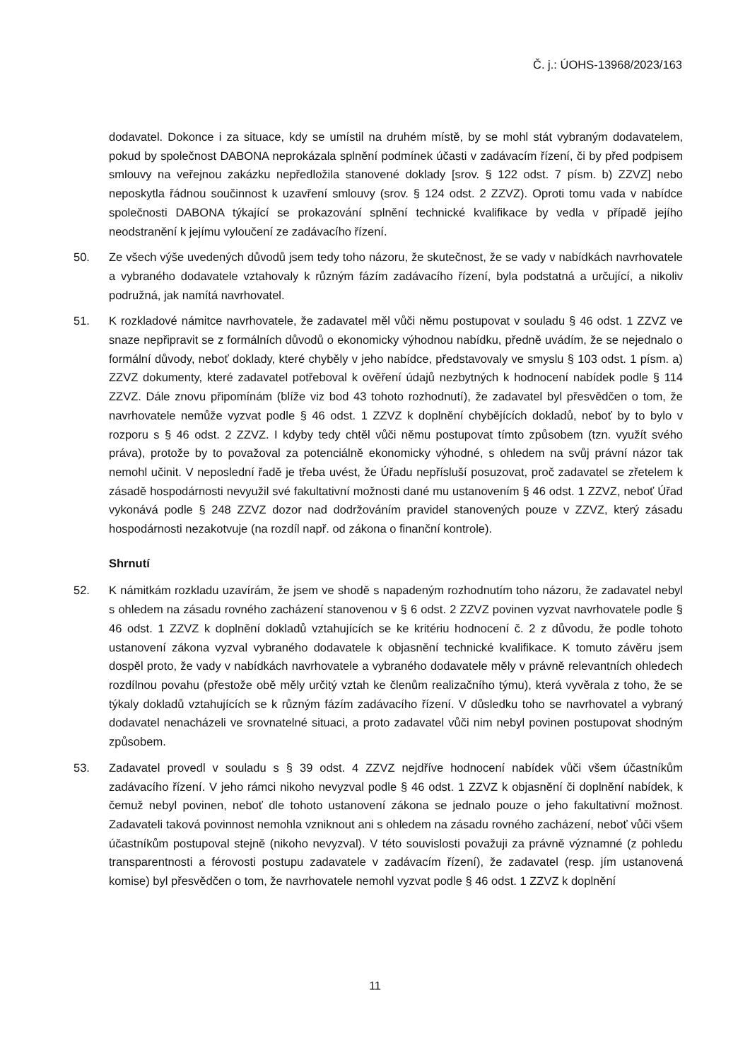Č. j.: ÚOHS-13968/2023/163
dodavatel. Dokonce i za situace, kdy se umístil na druhém místě, by se mohl stát vybraným dodavatelem, pokud by společnost DABONA neprokázala splnění podmínek účasti v zadávacím řízení, či by před podpisem smlouvy na veřejnou zakázku nepředložila stanovené doklady [srov. § 122 odst. 7 písm. b) ZZVZ] nebo neposkytla řádnou součinnost k uzavření smlouvy (srov. § 124 odst. 2 ZZVZ). Oproti tomu vada v nabídce společnosti DABONA týkající se prokazování splnění technické kvalifikace by vedla v případě jejího neodstranění k jejímu vyloučení ze zadávacího řízení.
50. Ze všech výše uvedených důvodů jsem tedy toho názoru, že skutečnost, že se vady v nabídkách navrhovatele a vybraného dodavatele vztahovaly k různým fázím zadávacího řízení, byla podstatná a určující, a nikoliv podružná, jak namítá navrhovatel.
51. K rozkladové námitce navrhovatele, že zadavatel měl vůči němu postupovat v souladu § 46 odst. 1 ZZVZ ve snaze nepřipravit se z formálních důvodů o ekonomicky výhodnou nabídku, předně uvádím, že se nejednalo o formální důvody, neboť doklady, které chyběly v jeho nabídce, představovaly ve smyslu § 103 odst. 1 písm. a) ZZVZ dokumenty, které zadavatel potřeboval k ověření údajů nezbytných k hodnocení nabídek podle § 114 ZZVZ. Dále znovu připomínám (blíže viz bod 43 tohoto rozhodnutí), že zadavatel byl přesvědčen o tom, že navrhovatele nemůže vyzvat podle § 46 odst. 1 ZZVZ k doplnění chybějících dokladů, neboť by to bylo v rozporu s § 46 odst. 2 ZZVZ. I kdyby tedy chtěl vůči němu postupovat tímto způsobem (tzn. využít svého práva), protože by to považoval za potenciálně ekonomicky výhodné, s ohledem na svůj právní názor tak nemohl učinit. V neposlední řadě je třeba uvést, že Úřadu nepřísluší posuzovat, proč zadavatel se zřetelem k zásadě hospodárnosti nevyužil své fakultativní možnosti dané mu ustanovením § 46 odst. 1 ZZVZ, neboť Úřad vykonává podle § 248 ZZVZ dozor nad dodržováním pravidel stanovených pouze v ZZVZ, který zásadu hospodárnosti nezakotvuje (na rozdíl např. od zákona o finanční kontrole).
Shrnutí
52. K námitkám rozkladu uzavírám, že jsem ve shodě s napadeným rozhodnutím toho názoru, že zadavatel nebyl s ohledem na zásadu rovného zacházení stanovenou v § 6 odst. 2 ZZVZ povinen vyzvat navrhovatele podle § 46 odst. 1 ZZVZ k doplnění dokladů vztahujících se ke kritériu hodnocení č. 2 z důvodu, že podle tohoto ustanovení zákona vyzval vybraného dodavatele k objasnění technické kvalifikace. K tomuto závěru jsem dospěl proto, že vady v nabídkách navrhovatele a vybraného dodavatele měly v právně relevantních ohledech rozdílnou povahu (přestože obě měly určitý vztah ke členům realizačního týmu), která vyvěrala z toho, že se týkaly dokladů vztahujících se k různým fázím zadávacího řízení. V důsledku toho se navrhovatel a vybraný dodavatel nenacházeli ve srovnatelné situaci, a proto zadavatel vůči nim nebyl povinen postupovat shodným způsobem.
53. Zadavatel provedl v souladu s § 39 odst. 4 ZZVZ nejdříve hodnocení nabídek vůči všem účastníkům zadávacího řízení. V jeho rámci nikoho nevyzval podle § 46 odst. 1 ZZVZ k objasnění či doplnění nabídek, k čemuž nebyl povinen, neboť dle tohoto ustanovení zákona se jednalo pouze o jeho fakultativní možnost. Zadavateli taková povinnost nemohla vzniknout ani s ohledem na zásadu rovného zacházení, neboť vůči všem účastníkům postupoval stejně (nikoho nevyzval). V této souvislosti považuji za právně významné (z pohledu transparentnosti a férovosti postupu zadavatele v zadávacím řízení), že zadavatel (resp. jím ustanovená komise) byl přesvědčen o tom, že navrhovatele nemohl vyzvat podle § 46 odst. 1 ZZVZ k doplnění
11